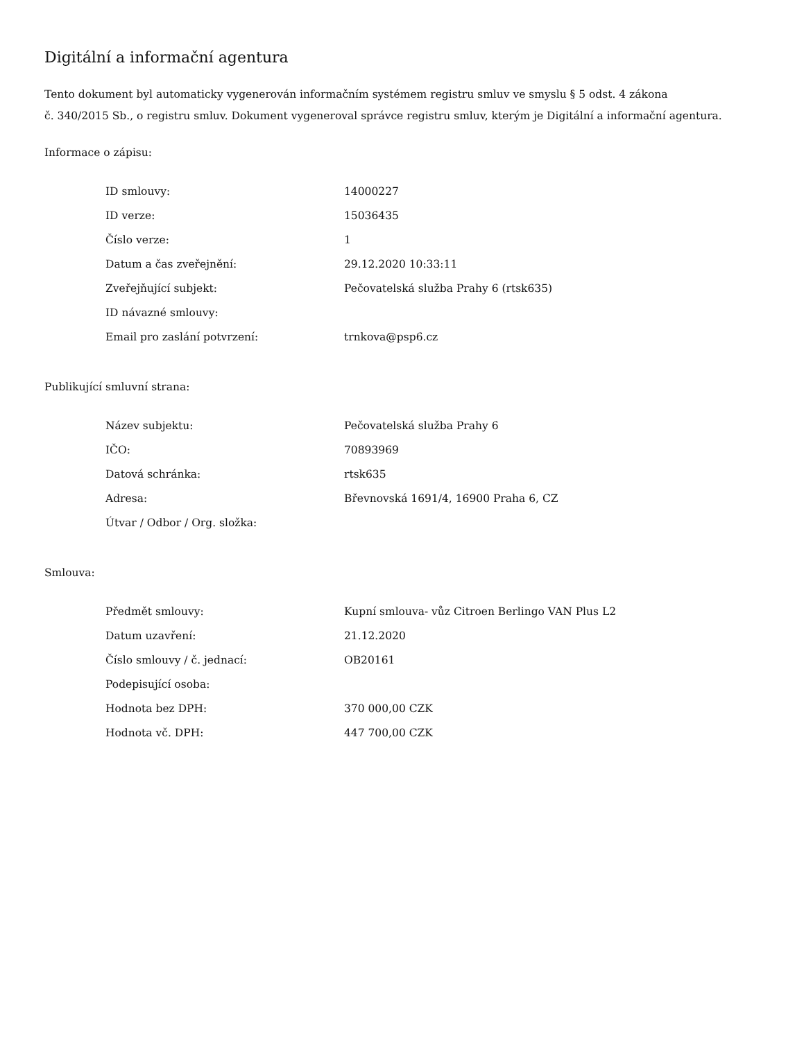Digitální a informační agentura
Tento dokument byl automaticky vygenerován informačním systémem registru smluv ve smyslu § 5 odst. 4 zákona
č. 340/2015 Sb., o registru smluv. Dokument vygeneroval správce registru smluv, kterým je Digitální a informační agentura.
Informace o zápisu:
| ID smlouvy: | 14000227 |
| ID verze: | 15036435 |
| Číslo verze: | 1 |
| Datum a čas zveřejnění: | 29.12.2020 10:33:11 |
| Zveřejňující subjekt: | Pečovatelská služba Prahy 6 (rtsk635) |
| ID návazné smlouvy: | |
| Email pro zaslání potvrzení: | trnkova@psp6.cz |
Publikující smluvní strana:
| Název subjektu: | Pečovatelská služba Prahy 6 |
| IČO: | 70893969 |
| Datová schránka: | rtsk635 |
| Adresa: | Břevnovská 1691/4, 16900 Praha 6, CZ |
| Útvar / Odbor / Org. složka: | |
Smlouva:
| Předmět smlouvy: | Kupní smlouva- vůz Citroen Berlingo VAN Plus L2 |
| Datum uzavření: | 21.12.2020 |
| Číslo smlouvy / č. jednací: | OB20161 |
| Podepisující osoba: | |
| Hodnota bez DPH: | 370 000,00 CZK |
| Hodnota vč. DPH: | 447 700,00 CZK |